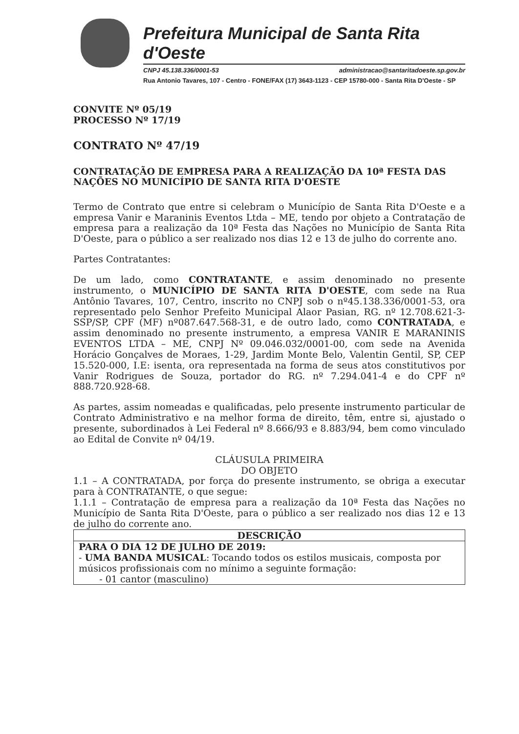Prefeitura Municipal de Santa Rita d'Oeste
CNPJ 45.138.336/0001-53 administracao@santaritadoeste.sp.gov.br
Rua Antonio Tavares, 107 - Centro - FONE/FAX (17) 3643-1123 - CEP 15780-000 - Santa Rita D'Oeste - SP
CONVITE Nº 05/19
PROCESSO Nº 17/19
CONTRATO Nº 47/19
CONTRATAÇÃO DE EMPRESA PARA A REALIZAÇÃO DA 10ª FESTA DAS NAÇÕES NO MUNICÍPIO DE SANTA RITA D'OESTE
Termo de Contrato que entre si celebram o Município de Santa Rita D'Oeste e a empresa Vanir e Maraninis Eventos Ltda – ME, tendo por objeto a Contratação de empresa para a realização da 10ª Festa das Nações no Município de Santa Rita D'Oeste, para o público a ser realizado nos dias 12 e 13 de julho do corrente ano.
Partes Contratantes:
De um lado, como CONTRATANTE, e assim denominado no presente instrumento, o MUNICÍPIO DE SANTA RITA D'OESTE, com sede na Rua Antônio Tavares, 107, Centro, inscrito no CNPJ sob o nº45.138.336/0001-53, ora representado pelo Senhor Prefeito Municipal Alaor Pasian, RG. nº 12.708.621-3-SSP/SP, CPF (MF) nº087.647.568-31, e de outro lado, como CONTRATADA, e assim denominado no presente instrumento, a empresa VANIR E MARANINIS EVENTOS LTDA – ME, CNPJ Nº 09.046.032/0001-00, com sede na Avenida Horácio Gonçalves de Moraes, 1-29, Jardim Monte Belo, Valentin Gentil, SP, CEP 15.520-000, I.E: isenta, ora representada na forma de seus atos constitutivos por Vanir Rodrigues de Souza, portador do RG. nº 7.294.041-4 e do CPF nº 888.720.928-68.
As partes, assim nomeadas e qualificadas, pelo presente instrumento particular de Contrato Administrativo e na melhor forma de direito, têm, entre si, ajustado o presente, subordinados à Lei Federal nº 8.666/93 e 8.883/94, bem como vinculado ao Edital de Convite nº 04/19.
CLÁUSULA PRIMEIRA
DO OBJETO
1.1 – A CONTRATADA, por força do presente instrumento, se obriga a executar para à CONTRATANTE, o que segue:
1.1.1 – Contratação de empresa para a realização da 10ª Festa das Nações no Município de Santa Rita D'Oeste, para o público a ser realizado nos dias 12 e 13 de julho do corrente ano.
| DESCRIÇÃO |
| --- |
| PARA O DIA 12 DE JULHO DE 2019: - UMA BANDA MUSICAL : Tocando todos os estilos musicais, composta por músicos profissionais com no mínimo a seguinte formação: - 01 cantor (masculino) |